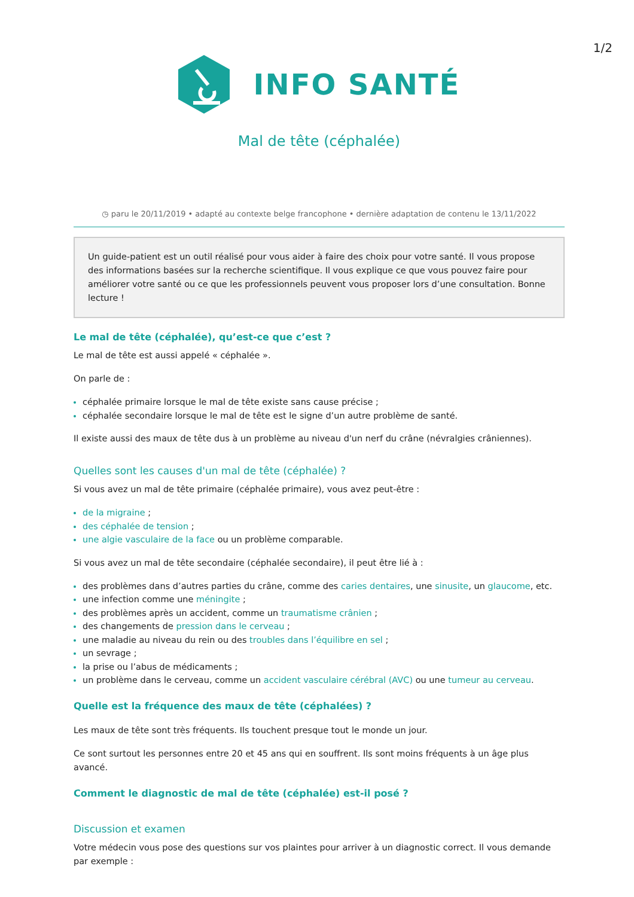1/2
INFO SANTÉ
Mal de tête (céphalée)
◷ paru le 20/11/2019 • adapté au contexte belge francophone • dernière adaptation de contenu le 13/11/2022
Un guide-patient est un outil réalisé pour vous aider à faire des choix pour votre santé. Il vous propose des informations basées sur la recherche scientifique. Il vous explique ce que vous pouvez faire pour améliorer votre santé ou ce que les professionnels peuvent vous proposer lors d’une consultation. Bonne lecture !
Le mal de tête (céphalée), qu’est-ce que c’est ?
Le mal de tête est aussi appelé « céphalée ».
On parle de :
céphalée primaire lorsque le mal de tête existe sans cause précise ;
céphalée secondaire lorsque le mal de tête est le signe d’un autre problème de santé.
Il existe aussi des maux de tête dus à un problème au niveau d'un nerf du crâne (névralgies crâniennes).
Quelles sont les causes d'un mal de tête (céphalée) ?
Si vous avez un mal de tête primaire (céphalée primaire), vous avez peut-être :
de la migraine ;
des céphalée de tension ;
une algie vasculaire de la face ou un problème comparable.
Si vous avez un mal de tête secondaire (céphalée secondaire), il peut être lié à :
des problèmes dans d’autres parties du crâne, comme des caries dentaires, une sinusite, un glaucome, etc.
une infection comme une méningite ;
des problèmes après un accident, comme un traumatisme crânien ;
des changements de pression dans le cerveau ;
une maladie au niveau du rein ou des troubles dans l’équilibre en sel ;
un sevrage ;
la prise ou l’abus de médicaments ;
un problème dans le cerveau, comme un accident vasculaire cérébral (AVC) ou une tumeur au cerveau.
Quelle est la fréquence des maux de tête (céphalées) ?
Les maux de tête sont très fréquents. Ils touchent presque tout le monde un jour.
Ce sont surtout les personnes entre 20 et 45 ans qui en souffrent. Ils sont moins fréquents à un âge plus avancé.
Comment le diagnostic de mal de tête (céphalée) est-il posé ?
Discussion et examen
Votre médecin vous pose des questions sur vos plaintes pour arriver à un diagnostic correct. Il vous demande par exemple :